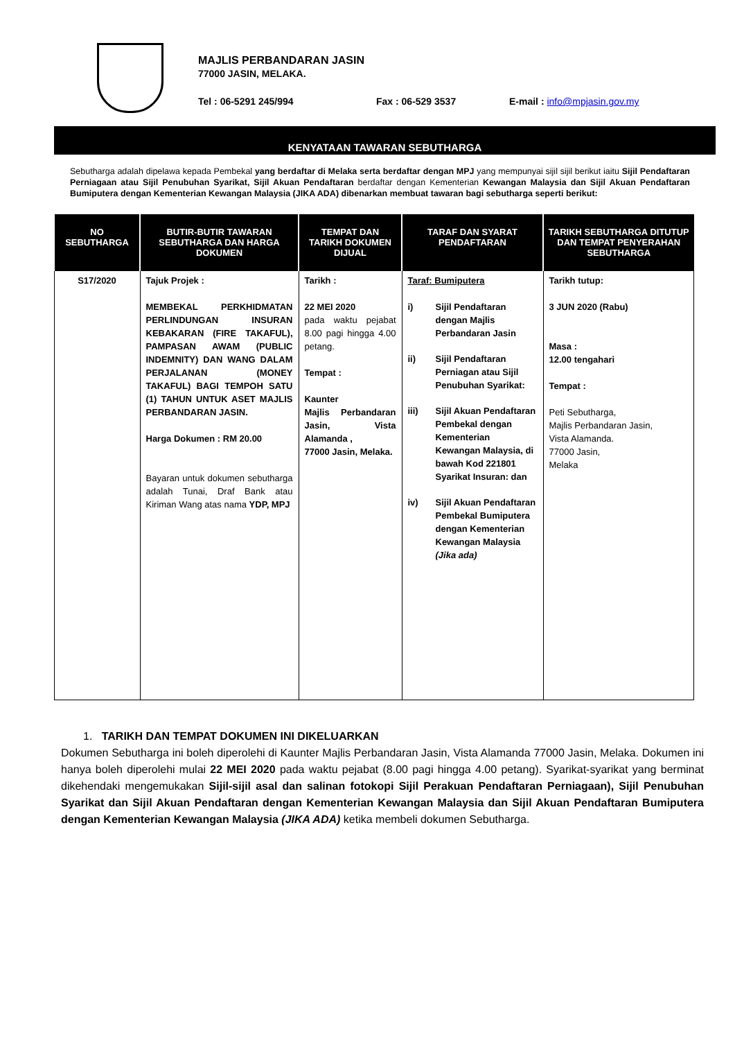MAJLIS PERBANDARAN JASIN
77000 JASIN, MELAKA.
Tel : 06-5291 245/994 Fax : 06-529 3537 E-mail : info@mpjasin.gov.my
KENYATAAN TAWARAN SEBUTHARGA
Sebutharga adalah dipelawa kepada Pembekal yang berdaftar di Melaka serta berdaftar dengan MPJ yang mempunyai sijil sijil berikut iaitu Sijil Pendaftaran Perniagaan atau Sijil Penubuhan Syarikat, Sijil Akuan Pendaftaran berdaftar dengan Kementerian Kewangan Malaysia dan Sijil Akuan Pendaftaran Bumiputera dengan Kementerian Kewangan Malaysia (JIKA ADA) dibenarkan membuat tawaran bagi sebutharga seperti berikut:
| NO SEBUTHARGA | BUTIR-BUTIR TAWARAN SEBUTHARGA DAN HARGA DOKUMEN | TEMPAT DAN TARIKH DOKUMEN DIJUAL | TARAF DAN SYARAT PENDAFTARAN | TARIKH SEBUTHARGA DITUTUP DAN TEMPAT PENYERAHAN SEBUTHARGA |
| --- | --- | --- | --- | --- |
| S17/2020 | Tajuk Projek : MEMBEKAL PERKHIDMATAN PERLINDUNGAN INSURAN KEBAKARAN (FIRE TAKAFUL), PAMPASAN AWAM (PUBLIC INDEMNITY) DAN WANG DALAM PERJALANAN (MONEY TAKAFUL) BAGI TEMPOH SATU (1) TAHUN UNTUK ASET MAJLIS PERBANDARAN JASIN. Harga Dokumen : RM 20.00 Bayaran untuk dokumen sebutharga adalah Tunai, Draf Bank atau Kiriman Wang atas nama YDP, MPJ | Tarikh : 22 MEI 2020 pada waktu pejabat 8.00 pagi hingga 4.00 petang. Tempat : Kaunter Majlis Perbandaran Jasin, Vista Alamanda , 77000 Jasin, Melaka. | Taraf: Bumiputera i) Sijil Pendaftaran dengan Majlis Perbandaran Jasin ii) Sijil Pendaftaran Perniagan atau Sijil Penubuhan Syarikat: iii) Sijil Akuan Pendaftaran Pembekal dengan Kementerian Kewangan Malaysia, di bawah Kod 221801 Syarikat Insuran: dan iv) Sijil Akuan Pendaftaran Pembekal Bumiputera dengan Kementerian Kewangan Malaysia (Jika ada) | Tarikh tutup: 3 JUN 2020 (Rabu) Masa : 12.00 tengahari Tempat : Peti Sebutharga, Majlis Perbandaran Jasin, Vista Alamanda. 77000 Jasin, Melaka |
1. TARIKH DAN TEMPAT DOKUMEN INI DIKELUARKAN
Dokumen Sebutharga ini boleh diperolehi di Kaunter Majlis Perbandaran Jasin, Vista Alamanda 77000 Jasin, Melaka. Dokumen ini hanya boleh diperolehi mulai 22 MEI 2020 pada waktu pejabat (8.00 pagi hingga 4.00 petang). Syarikat-syarikat yang berminat dikehendaki mengemukakan Sijil-sijil asal dan salinan fotokopi Sijil Perakuan Pendaftaran Perniagaan), Sijil Penubuhan Syarikat dan Sijil Akuan Pendaftaran dengan Kementerian Kewangan Malaysia dan Sijil Akuan Pendaftaran Bumiputera dengan Kementerian Kewangan Malaysia (JIKA ADA) ketika membeli dokumen Sebutharga.